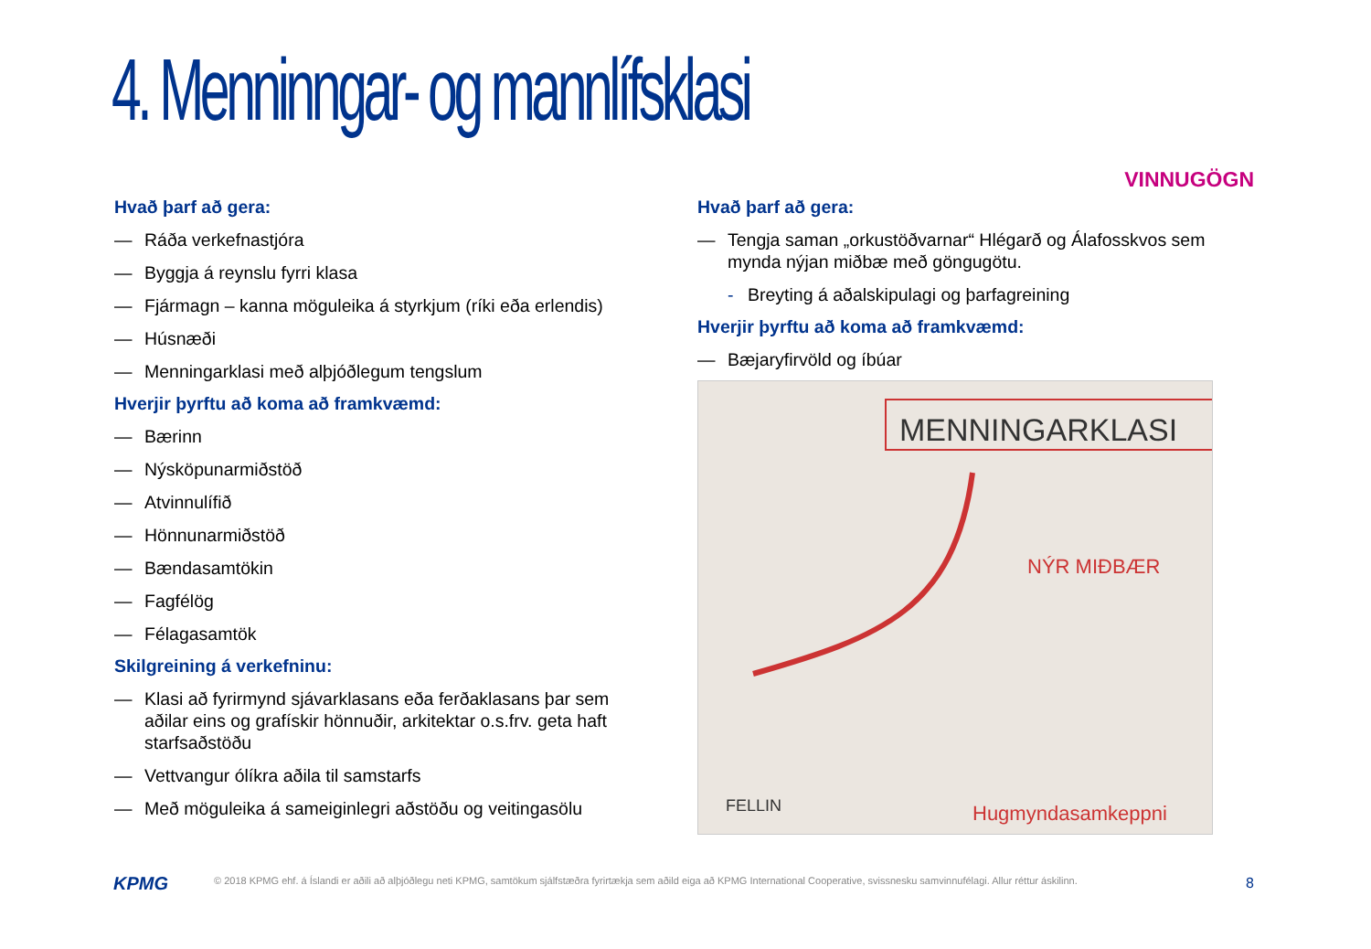4. Menninngar- og mannlífsklasi
VINNUGÖGN
Hvað þarf að gera:
— Ráða verkefnastjóra
— Byggja á reynslu fyrri klasa
— Fjármagn – kanna möguleika á styrkjum (ríki eða erlendis)
— Húsnæði
— Menningarklasi með alþjóðlegum tengslum
Hverjir þyrftu að koma að framkvæmd:
— Bærinn
— Nýsköpunarmiðstöð
— Atvinnulífið
— Hönnunarmiðstöð
— Bændasamtökin
— Fagfélög
— Félagasamtök
Skilgreining á verkefninu:
— Klasi að fyrirmynd sjávarklasans eða ferðaklasans þar sem aðilar eins og grafískir hönnuðir, arkitektar o.s.frv. geta haft starfsaðstöðu
— Vettvangur ólíkra aðila til samstarfs
— Með möguleika á sameiginlegri aðstöðu og veitingasölu
Hvað þarf að gera:
— Tengja saman „orkustöðvarnar“ Hlégarð og Álafosskvos sem mynda nýjan miðbæ með göngugötu.
- Breyting á aðalskipulagi og þarfagreining
Hverjir þyrftu að koma að framkvæmd:
— Bæjaryfirvöld og íbúar
MENNINGARKLASI
NÝR MIÐBÆR
Hugmyndasamkeppni
FELLIN
KPMG
© 2018 KPMG ehf. á Íslandi er aðili að alþjóðlegu neti KPMG, samtökum sjálfstæðra fyrirtækja sem aðild eiga að KPMG International Cooperative, svissnesku samvinnufélagi. Allur réttur áskilinn.
8